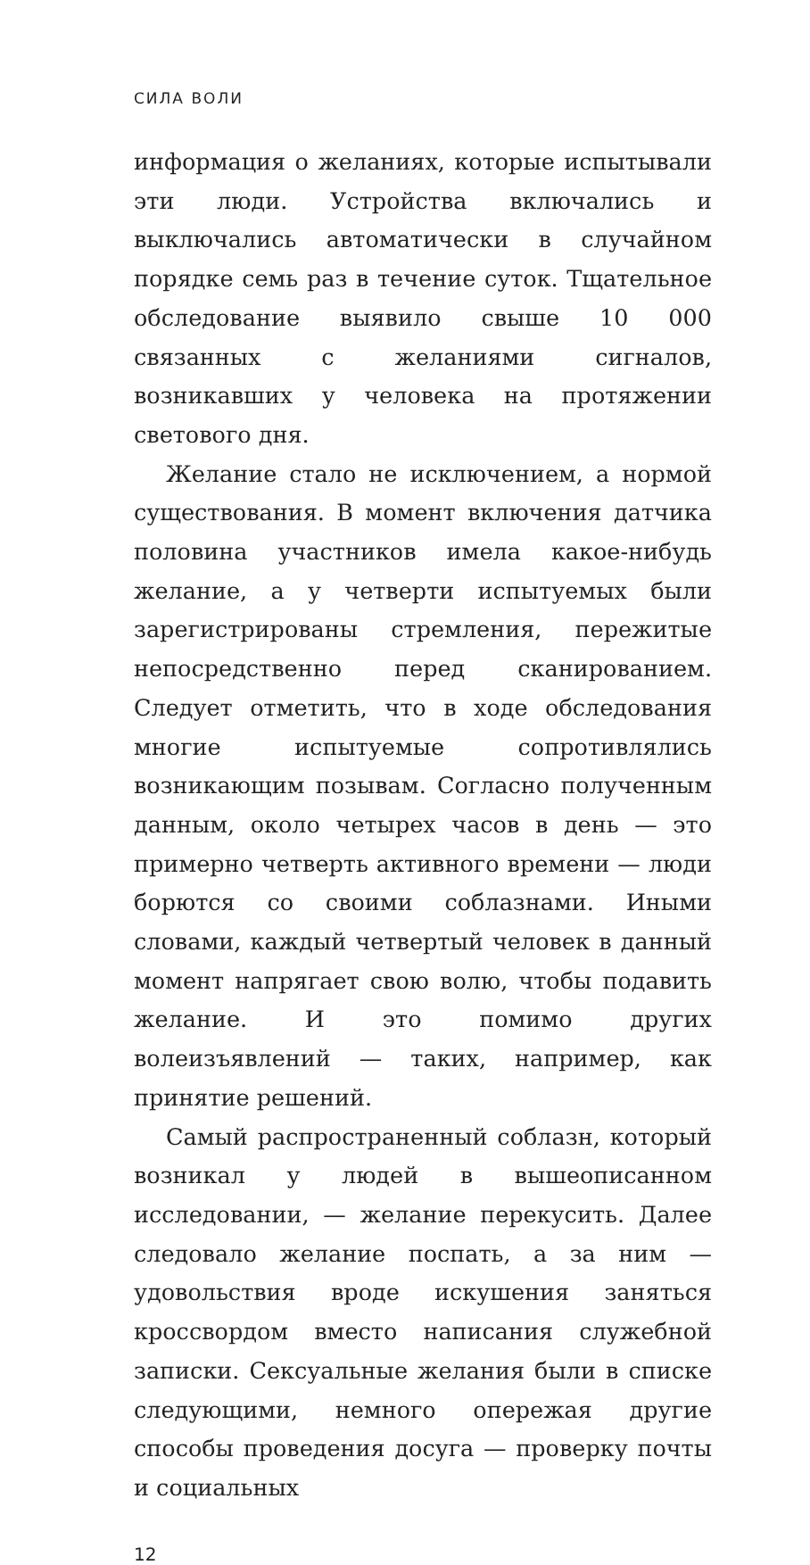СИЛА ВОЛИ
информация о желаниях, которые испытывали эти люди. Устройства включались и выключались автоматически в случайном порядке семь раз в течение суток. Тщательное обследование выявило свыше 10 000 связанных с желаниями сигналов, возникавших у человека на протяжении светового дня.
Желание стало не исключением, а нормой существования. В момент включения датчика половина участников имела какое-нибудь желание, а у четверти испытуемых были зарегистрированы стремления, пережитые непосредственно перед сканированием. Следует отметить, что в ходе обследования многие испытуемые сопротивлялись возникающим позывам. Согласно полученным данным, около четырех часов в день — это примерно четверть активного времени — люди борются со своими соблазнами. Иными словами, каждый четвертый человек в данный момент напрягает свою волю, чтобы подавить желание. И это помимо других волеизъявлений — таких, например, как принятие решений.
Самый распространенный соблазн, который возникал у людей в вышеописанном исследовании, — желание перекусить. Далее следовало желание поспать, а за ним — удовольствия вроде искушения заняться кроссвордом вместо написания служебной записки. Сексуальные желания были в списке следующими, немного опережая другие способы проведения досуга — проверку почты и социальных
12